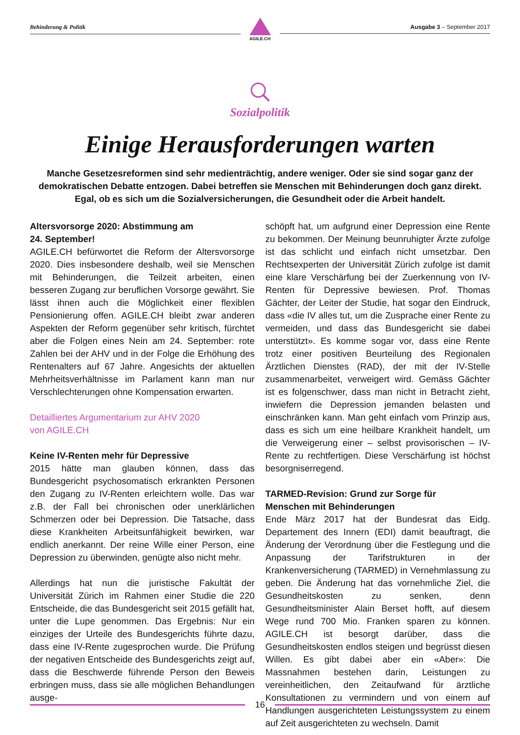Behinderung & Politik
AGILE.CH
Ausgabe 3 – September 2017
Sozialpolitik
Einige Herausforderungen warten
Manche Gesetzesreformen sind sehr medienträchtig, andere weniger. Oder sie sind sogar ganz der demokratischen Debatte entzogen. Dabei betreffen sie Menschen mit Behinderungen doch ganz direkt. Egal, ob es sich um die Sozialversicherungen, die Gesundheit oder die Arbeit handelt.
Altersvorsorge 2020: Abstimmung am
24. September!
AGILE.CH befürwortet die Reform der Altersvorsorge 2020. Dies insbesondere deshalb, weil sie Menschen mit Behinderungen, die Teilzeit arbeiten, einen besseren Zugang zur beruflichen Vorsorge gewährt. Sie lässt ihnen auch die Möglichkeit einer flexiblen Pensionierung offen. AGILE.CH bleibt zwar anderen Aspekten der Reform gegenüber sehr kritisch, fürchtet aber die Folgen eines Nein am 24. September: rote Zahlen bei der AHV und in der Folge die Erhöhung des Rentenalters auf 67 Jahre. Angesichts der aktuellen Mehrheitsverhältnisse im Parlament kann man nur Verschlechterungen ohne Kompensation erwarten.
Detailliertes Argumentarium zur AHV 2020
von AGILE.CH
Keine IV-Renten mehr für Depressive
2015 hätte man glauben können, dass das Bundesgericht psychosomatisch erkrankten Personen den Zugang zu IV-Renten erleichtern wolle. Das war z.B. der Fall bei chronischen oder unerklärlichen Schmerzen oder bei Depression. Die Tatsache, dass diese Krankheiten Arbeitsunfähigkeit bewirken, war endlich anerkannt. Der reine Wille einer Person, eine Depression zu überwinden, genügte also nicht mehr.
Allerdings hat nun die juristische Fakultät der Universität Zürich im Rahmen einer Studie die 220 Entscheide, die das Bundesgericht seit 2015 gefällt hat, unter die Lupe genommen. Das Ergebnis: Nur ein einziges der Urteile des Bundesgerichts führte dazu, dass eine IV-Rente zugesprochen wurde. Die Prüfung der negativen Entscheide des Bundesgerichts zeigt auf, dass die Beschwerde führende Person den Beweis erbringen muss, dass sie alle möglichen Behandlungen ausge-
schöpft hat, um aufgrund einer Depression eine Rente zu bekommen. Der Meinung beunruhigter Ärzte zufolge ist das schlicht und einfach nicht umsetzbar. Den Rechtsexperten der Universität Zürich zufolge ist damit eine klare Verschärfung bei der Zuerkennung von IV-Renten für Depressive bewiesen. Prof. Thomas Gächter, der Leiter der Studie, hat sogar den Eindruck, dass «die IV alles tut, um die Zusprache einer Rente zu vermeiden, und dass das Bundesgericht sie dabei unterstützt». Es komme sogar vor, dass eine Rente trotz einer positiven Beurteilung des Regionalen Ärztlichen Dienstes (RAD), der mit der IV-Stelle zusammenarbeitet, verweigert wird. Gemäss Gächter ist es folgenschwer, dass man nicht in Betracht zieht, inwiefern die Depression jemanden belasten und einschränken kann. Man geht einfach vom Prinzip aus, dass es sich um eine heilbare Krankheit handelt, um die Verweigerung einer – selbst provisorischen – IV-Rente zu rechtfertigen. Diese Verschärfung ist höchst besorgniserregend.
TARMED-Revision: Grund zur Sorge für
Menschen mit Behinderungen
Ende März 2017 hat der Bundesrat das Eidg. Departement des Innern (EDI) damit beauftragt, die Änderung der Verordnung über die Festlegung und die Anpassung der Tarifstrukturen in der Krankenversicherung (TARMED) in Vernehmlassung zu geben. Die Änderung hat das vornehmliche Ziel, die Gesundheitskosten zu senken, denn Gesundheitsminister Alain Berset hofft, auf diesem Wege rund 700 Mio. Franken sparen zu können. AGILE.CH ist besorgt darüber, dass die Gesundheitskosten endlos steigen und begrüsst diesen Willen. Es gibt dabei aber ein «Aber»: Die Massnahmen bestehen darin, Leistungen zu vereinheitlichen, den Zeitaufwand für ärztliche Konsultationen zu vermindern und von einem auf Handlungen ausgerichteten Leistungssystem zu einem auf Zeit ausgerichteten zu wechseln. Damit
16